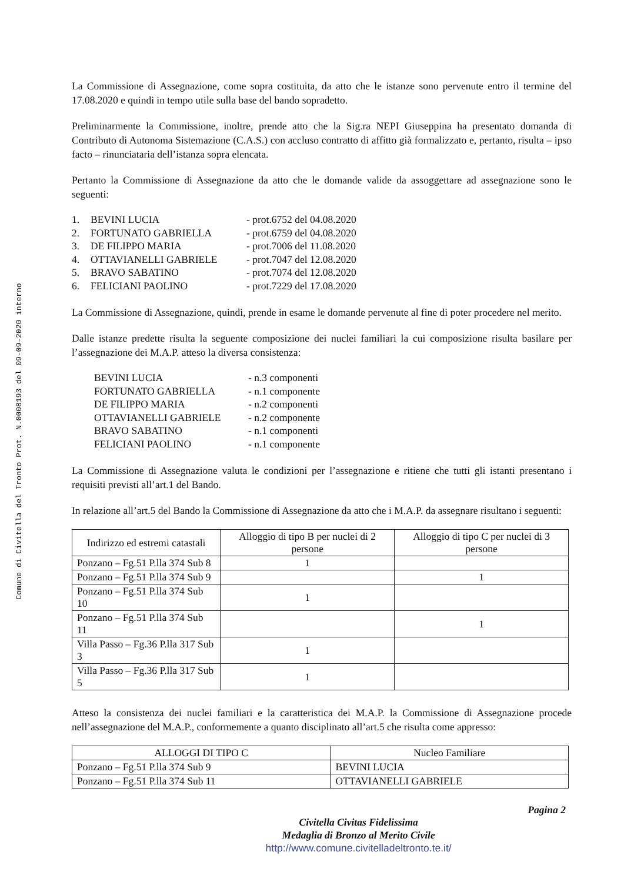Comune di Civitella del Tronto Prot. N.0008193 del 09-09-2020 interno
La Commissione di Assegnazione, come sopra costituita, da atto che le istanze sono pervenute entro il termine del 17.08.2020 e quindi in tempo utile sulla base del bando sopradetto.
Preliminarmente la Commissione, inoltre, prende atto che la Sig.ra NEPI Giuseppina ha presentato domanda di Contributo di Autonoma Sistemazione (C.A.S.) con accluso contratto di affitto già formalizzato e, pertanto, risulta – ipso facto – rinunciataria dell’istanza sopra elencata.
Pertanto la Commissione di Assegnazione da atto che le domande valide da assoggettare ad assegnazione sono le seguenti:
1. BEVINI LUCIA - prot.6752 del 04.08.2020
2. FORTUNATO GABRIELLA - prot.6759 del 04.08.2020
3. DE FILIPPO MARIA - prot.7006 del 11.08.2020
4. OTTAVIANELLI GABRIELE - prot.7047 del 12.08.2020
5. BRAVO SABATINO - prot.7074 del 12.08.2020
6. FELICIANI PAOLINO - prot.7229 del 17.08.2020
La Commissione di Assegnazione, quindi, prende in esame le domande pervenute al fine di poter procedere nel merito.
Dalle istanze predette risulta la seguente composizione dei nuclei familiari la cui composizione risulta basilare per l’assegnazione dei M.A.P. atteso la diversa consistenza:
BEVINI LUCIA - n.3 componenti
FORTUNATO GABRIELLA - n.1 componente
DE FILIPPO MARIA - n.2 componenti
OTTAVIANELLI GABRIELE - n.2 componente
BRAVO SABATINO - n.1 componenti
FELICIANI PAOLINO - n.1 componente
La Commissione di Assegnazione valuta le condizioni per l’assegnazione e ritiene che tutti gli istanti presentano i requisiti previsti all’art.1 del Bando.
In relazione all’art.5 del Bando la Commissione di Assegnazione da atto che i M.A.P. da assegnare risultano i seguenti:
| Indirizzo ed estremi catastali | Alloggio di tipo B per nuclei di 2 persone | Alloggio di tipo C per nuclei di 3 persone |
| --- | --- | --- |
| Ponzano – Fg.51 P.lla 374 Sub 8 | 1 | |
| Ponzano – Fg.51 P.lla 374 Sub 9 | | 1 |
| Ponzano – Fg.51 P.lla 374 Sub 10 | 1 | |
| Ponzano – Fg.51 P.lla 374 Sub 11 | | 1 |
| Villa Passo – Fg.36 P.lla 317 Sub 3 | 1 | |
| Villa Passo – Fg.36 P.lla 317 Sub 5 | 1 | |
Atteso la consistenza dei nuclei familiari e la caratteristica dei M.A.P. la Commissione di Assegnazione procede nell’assegnazione del M.A.P., conformemente a quanto disciplinato all’art.5 che risulta come appresso:
| ALLOGGI DI TIPO C | Nucleo Familiare |
| --- | --- |
| Ponzano – Fg.51 P.lla 374 Sub 9 | BEVINI LUCIA |
| Ponzano – Fg.51 P.lla 374 Sub 11 | OTTAVIANELLI GABRIELE |
Civitella Civitas Fidelissima
Medaglia di Bronzo al Merito Civile
http://www.comune.civitelladeltronto.te.it/
Pagina 2